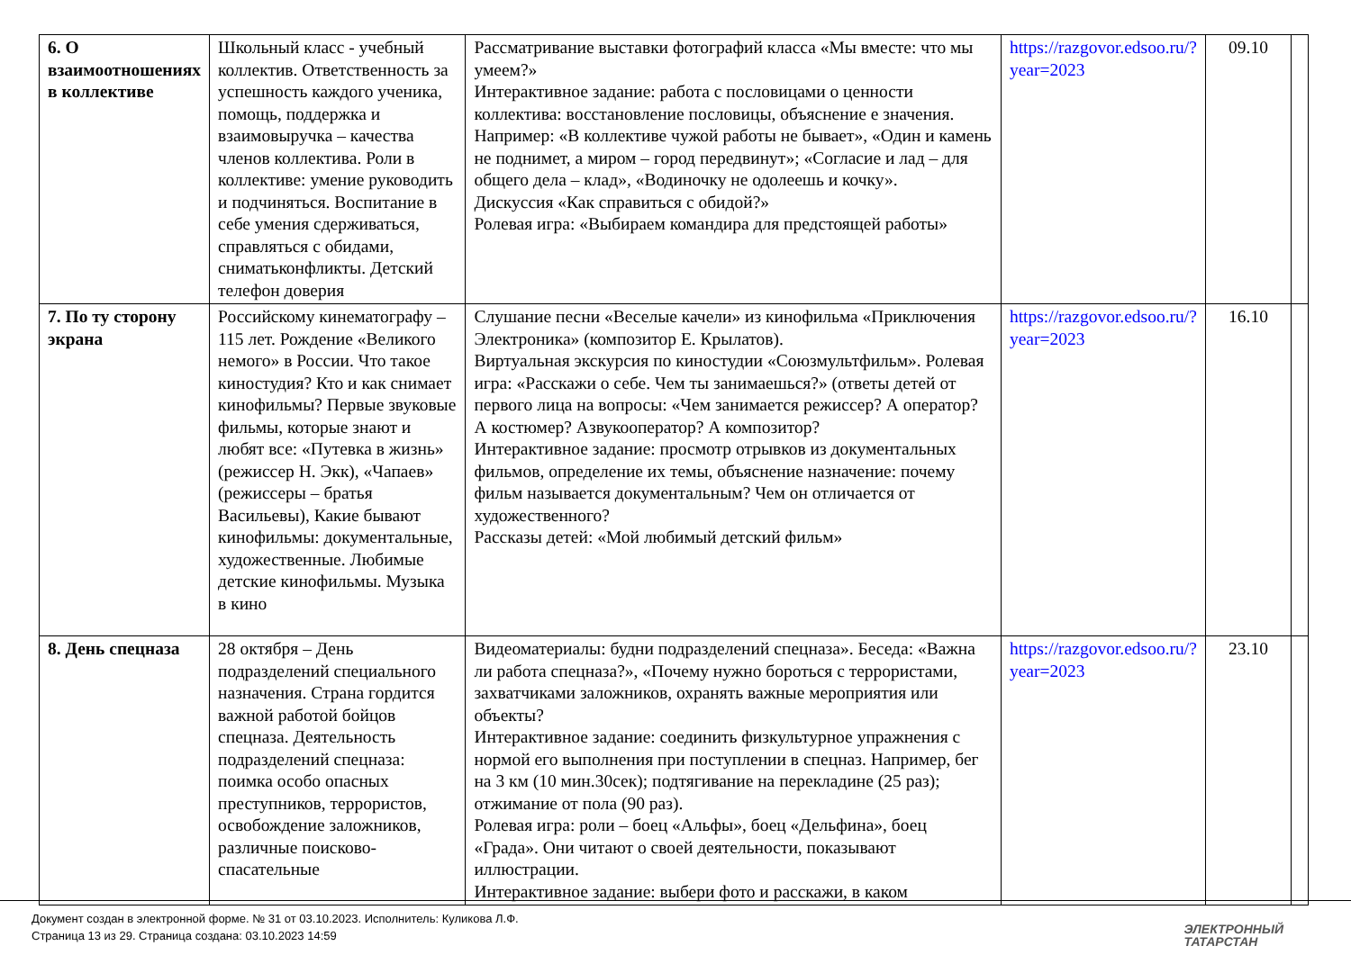| 6. О взаимоотношениях в коллективе | Школьный класс - учебный коллектив. Ответственность за успешность каждого ученика, помощь, поддержка и взаимовыручка – качества членов коллектива. Роли в коллективе: умение руководить и подчиняться. Воспитание в себе умения сдерживаться, справляться с обидами, сниматьконфликты. Детский телефон доверия | Рассматривание выставки фотографий класса «Мы вместе: что мы умеем?» Интерактивное задание: работа с пословицами о ценности коллектива: восстановление пословицы, объяснение е значения. Например: «В коллективе чужой работы не бывает», «Один и камень не поднимет, а миром – город передвинут»; «Согласие и лад – для общего дела – клад», «Водиночку не одолеешь и кочку». Дискуссия «Как справиться с обидой?» Ролевая игра: «Выбираем командира для предстоящей работы» | https://razgovor.edsoo.ru/?year=2023 | 09.10 | |
| 7. По ту сторону экрана | Российскому кинематографу – 115 лет. Рождение «Великого немого» в России. Что такое киностудия? Кто и как снимает кинофильмы? Первые звуковые фильмы, которые знают и любят все: «Путевка в жизнь» (режиссер Н. Экк), «Чапаев» (режиссеры – братья Васильевы), Какие бывают кинофильмы: документальные, художественные. Любимые детские кинофильмы. Музыка в кино | Слушание песни «Веселые качели» из кинофильма «Приключения Электроника» (композитор Е. Крылатов). Виртуальная экскурсия по киностудии «Союзмультфильм». Ролевая игра: «Расскажи о себе. Чем ты занимаешься?» (ответы детей от первого лица на вопросы: «Чем занимается режиссер? А оператор? А костюмер? Азвукооператор? А композитор? Интерактивное задание: просмотр отрывков из документальных фильмов, определение их темы, объяснение назначение: почему фильм называется документальным? Чем он отличается от художественного? Рассказы детей: «Мой любимый детский фильм» | https://razgovor.edsoo.ru/?year=2023 | 16.10 | |
| 8. День спецназа | 28 октября – День подразделений специального назначения. Страна гордится важной работой бойцов спецназа. Деятельность подразделений спецназа: поимка особо опасных преступников, террористов, освобождение заложников, различные поисково-спасательные | Видеоматериалы: будни подразделений спецназа». Беседа: «Важна ли работа спецназа?», «Почему нужно бороться с террористами, захватчиками заложников, охранять важные мероприятия или объекты? Интерактивное задание: соединить физкультурное упражнения с нормой его выполнения при поступлении в спецназ. Например, бег на 3 км (10 мин.30сек); подтягивание на перекладине (25 раз); отжимание от пола (90 раз). Ролевая игра: роли – боец «Альфы», боец «Дельфина», боец «Града». Они читают о своей деятельности, показывают иллюстрации. Интерактивное задание: выбери фото и расскажи, в каком | https://razgovor.edsoo.ru/?year=2023 | 23.10 | |
Документ создан в электронной форме. № 31 от 03.10.2023. Исполнитель: Куликова Л.Ф.
Страница 13 из 29. Страница создана: 03.10.2023 14:59
ЭЛЕКТРОННЫЙ
ТАТАРСТАН